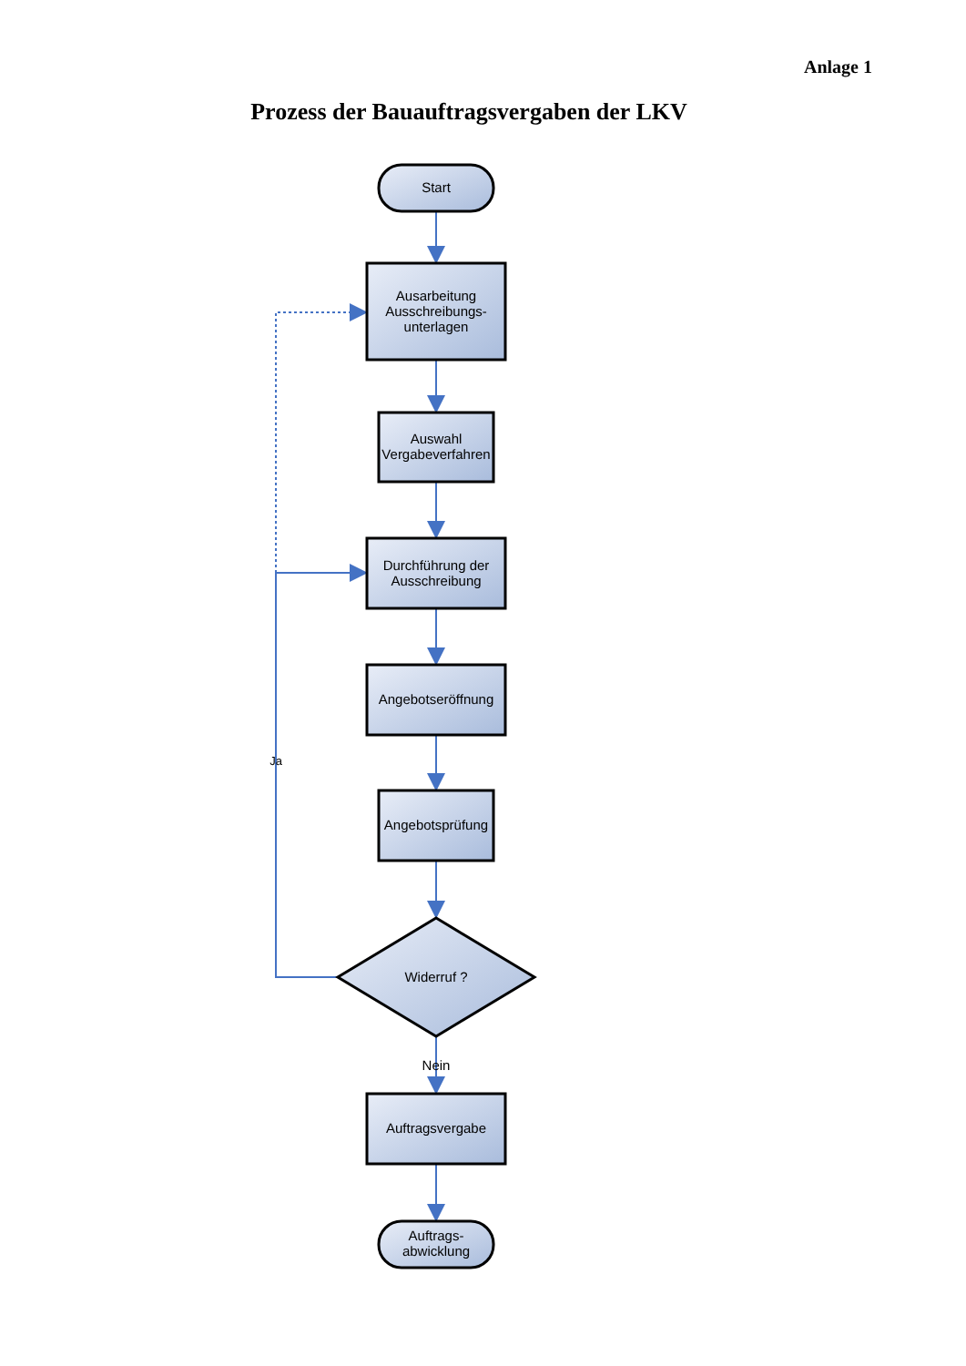Anlage 1
Prozess der Bauauftragsvergaben der LKV
Start
Ausarbeitung
Ausschreibungs-
unterlagen
Auswahl
Vergabeverfahren
Durchführung der
Ausschreibung
Angebotseröffnung
Angebotsprüfung
Widerruf ?
Ja
Nein
Auftragsvergabe
Auftrags-
abwicklung